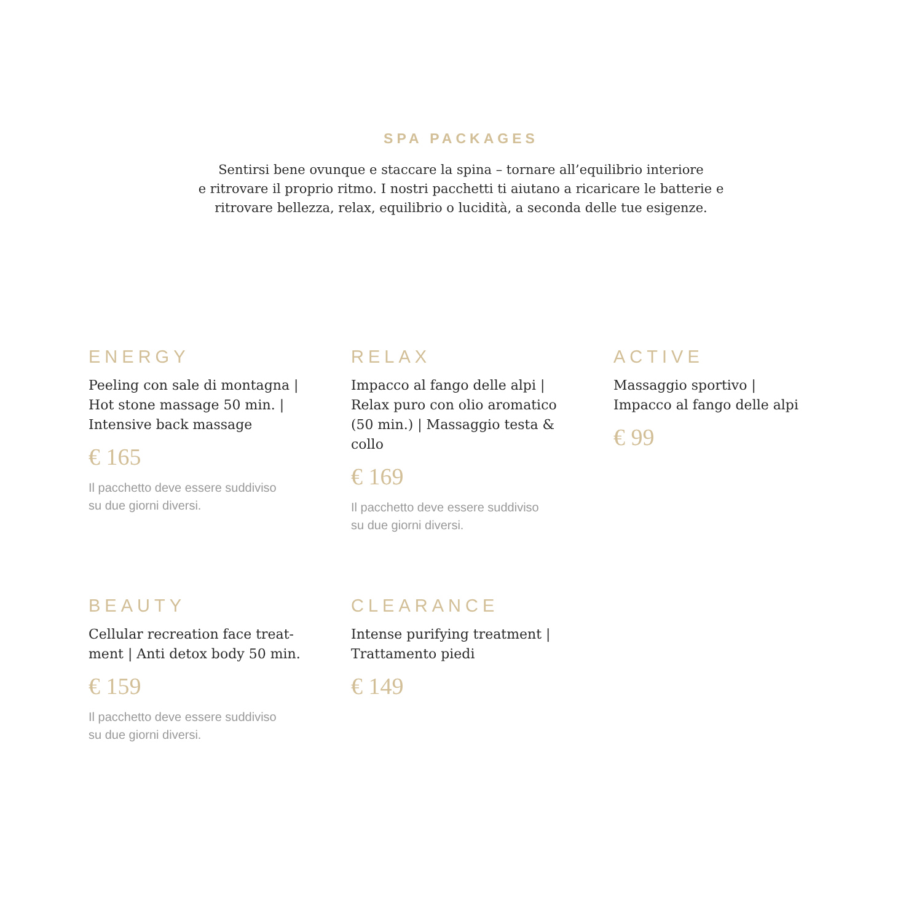SPA PACKAGES
Sentirsi bene ovunque e staccare la spina – tornare all’equilibrio interiore
e ritrovare il proprio ritmo. I nostri pacchetti ti aiutano a ricaricare le batterie e
ritrovare bellezza, relax, equilibrio o lucidità, a seconda delle tue esigenze.
ENERGY
Peeling con sale di montagna | Hot stone massage 50 min. | Intensive back massage
€ 165
Il pacchetto deve essere suddiviso
su due giorni diversi.
RELAX
Impacco al fango delle alpi | Relax puro con olio aromatico (50 min.) | Massaggio testa & collo
€ 169
Il pacchetto deve essere suddiviso
su due giorni diversi.
ACTIVE
Massaggio sportivo |
Impacco al fango delle alpi
€ 99
BEAUTY
Cellular recreation face treat-ment | Anti detox body 50 min.
€ 159
Il pacchetto deve essere suddiviso
su due giorni diversi.
CLEARANCE
Intense purifying treatment |
Trattamento piedi
€ 149